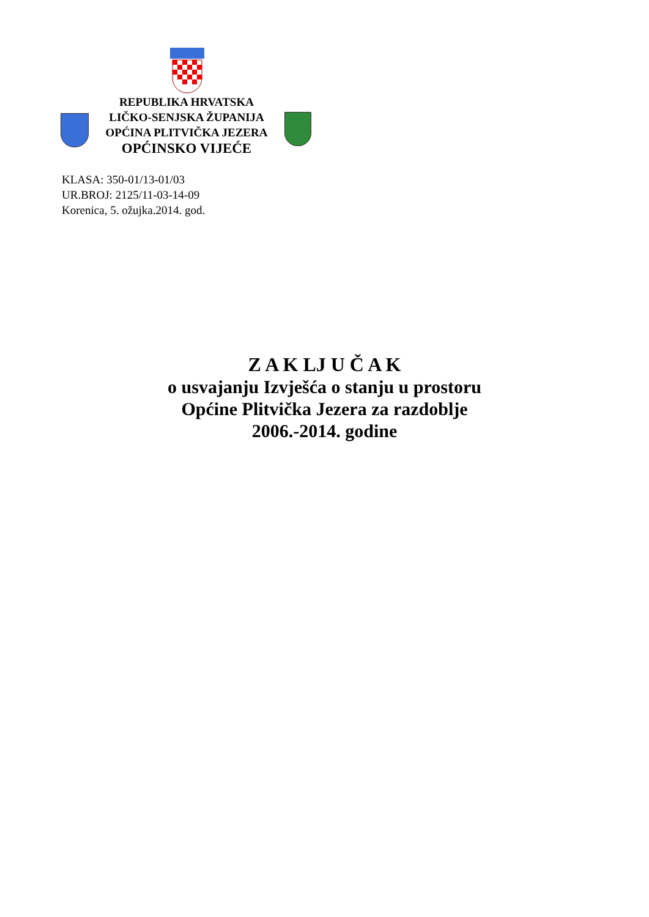REPUBLIKA HRVATSKA
LIČKO-SENJSKA ŽUPANIJA
OPĆINA PLITVIČKA JEZERA
OPĆINSKO VIJEĆE
KLASA: 350-01/13-01/03
UR.BROJ: 2125/11-03-14-09
Korenica, 5. ožujka.2014. god.
Z A K LJ U Č A K
o usvajanju Izvješća o stanju u prostoru
Općine Plitvička Jezera za razdoblje
2006.-2014. godine